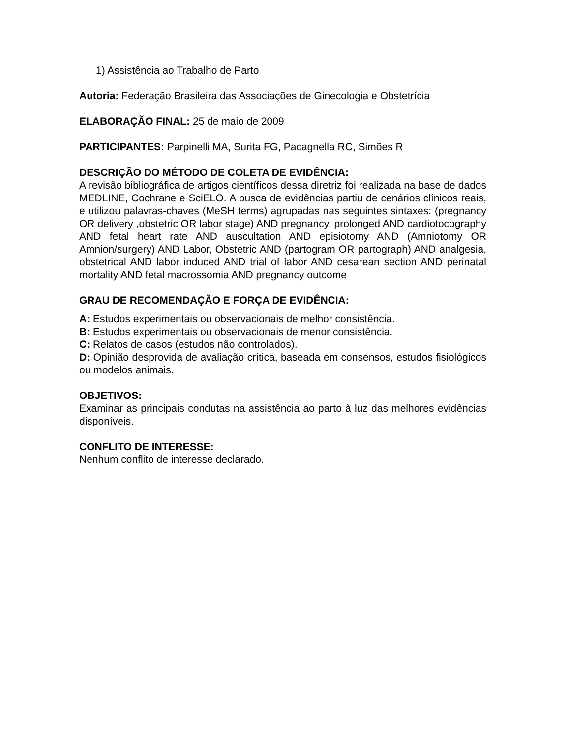1) Assistência ao Trabalho de Parto
Autoria: Federação Brasileira das Associações de Ginecologia e Obstetrícia
ELABORAÇÃO FINAL: 25 de maio de 2009
PARTICIPANTES: Parpinelli MA, Surita FG, Pacagnella RC, Simões R
DESCRIÇÃO DO MÉTODO DE COLETA DE EVIDÊNCIA:
A revisão bibliográfica de artigos científicos dessa diretriz foi realizada na base de dados MEDLINE, Cochrane e SciELO. A busca de evidências partiu de cenários clínicos reais, e utilizou palavras-chaves (MeSH terms) agrupadas nas seguintes sintaxes: (pregnancy OR delivery ,obstetric OR labor stage) AND pregnancy, prolonged AND cardiotocography AND fetal heart rate AND auscultation AND episiotomy AND (Amniotomy OR Amnion/surgery) AND Labor, Obstetric AND (partogram OR partograph) AND analgesia, obstetrical AND labor induced AND trial of labor AND cesarean section AND perinatal mortality AND fetal macrossomia AND pregnancy outcome
GRAU DE RECOMENDAÇÃO E FORÇA DE EVIDÊNCIA:
A: Estudos experimentais ou observacionais de melhor consistência.
B: Estudos experimentais ou observacionais de menor consistência.
C: Relatos de casos (estudos não controlados).
D: Opinião desprovida de avaliação crítica, baseada em consensos, estudos fisiológicos ou modelos animais.
OBJETIVOS:
Examinar as principais condutas na assistência ao parto à luz das melhores evidências disponíveis.
CONFLITO DE INTERESSE:
Nenhum conflito de interesse declarado.